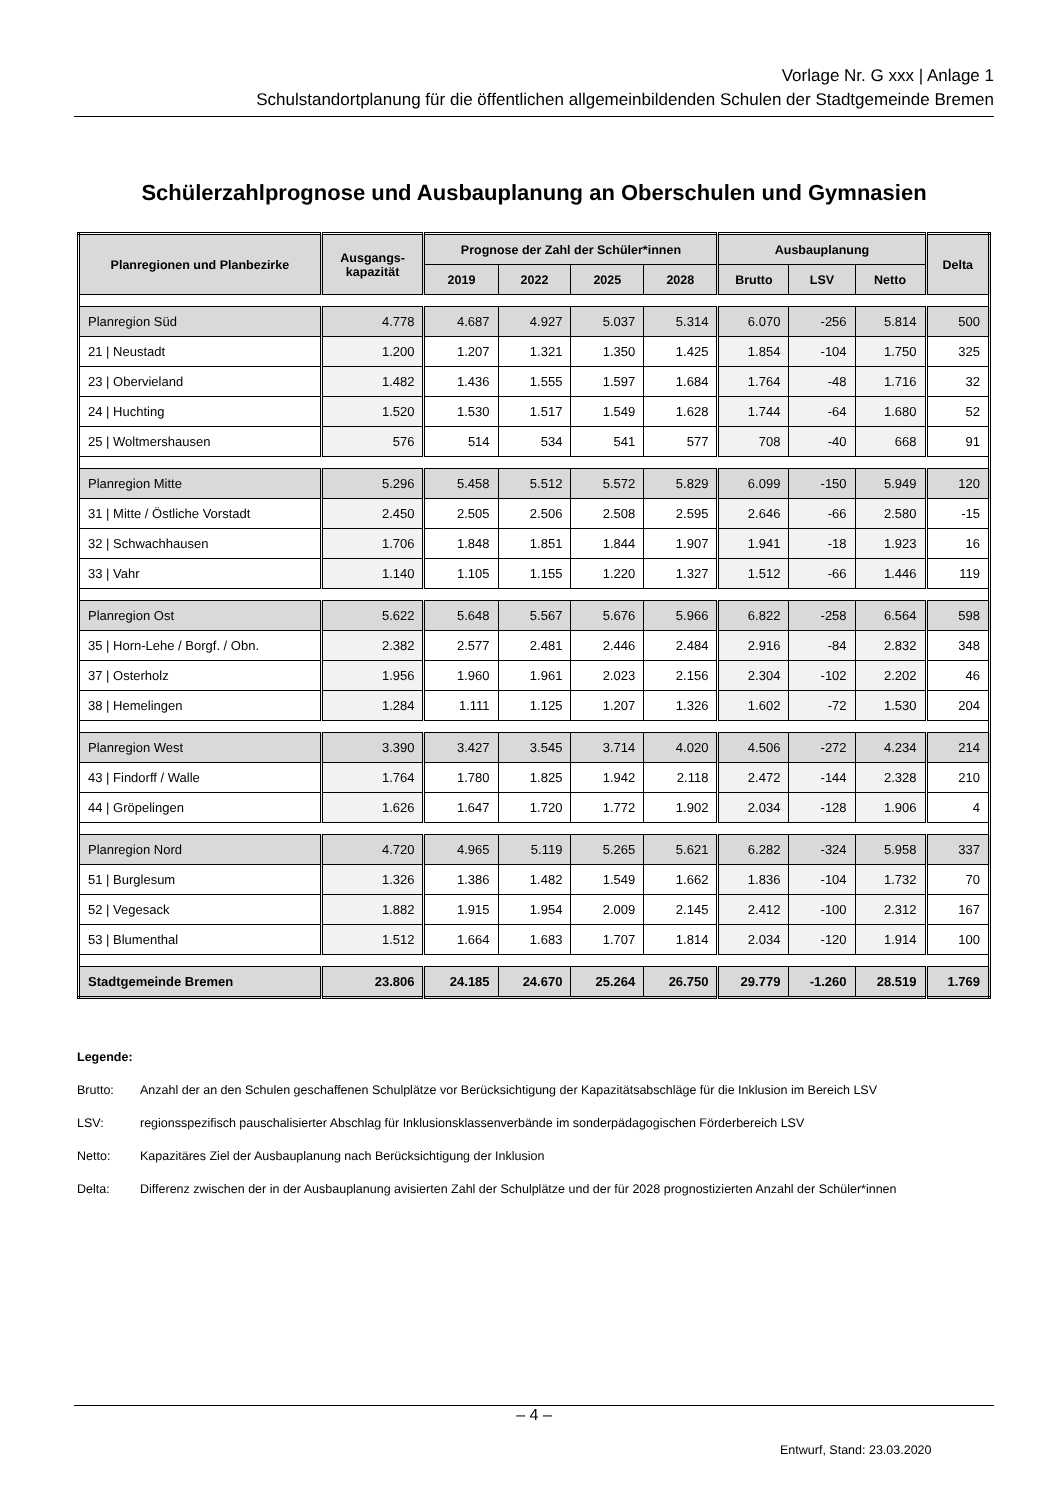Vorlage Nr. G xxx | Anlage 1
Schulstandortplanung für die öffentlichen allgemeinbildenden Schulen der Stadtgemeinde Bremen
Schülerzahlprognose und Ausbauplanung an Oberschulen und Gymnasien
| Planregionen und Planbezirke | Ausgangs- kapazität | Prognose der Zahl der Schüler*innen | | | | Ausbauplanung | | | Delta |
| --- | --- | --- | --- | --- | --- | --- | --- | --- | --- |
| | | 2019 | 2022 | 2025 | 2028 | Brutto | LSV | Netto | |
| Planregion Süd | 4.778 | 4.687 | 4.927 | 5.037 | 5.314 | 6.070 | -256 | 5.814 | 500 |
| 21 / Neustadt | 1.200 | 1.207 | 1.321 | 1.350 | 1.425 | 1.854 | -104 | 1.750 | 325 |
| 23 / Obervieland | 1.482 | 1.436 | 1.555 | 1.597 | 1.684 | 1.764 | -48 | 1.716 | 32 |
| 24 / Huchting | 1.520 | 1.530 | 1.517 | 1.549 | 1.628 | 1.744 | -64 | 1.680 | 52 |
| 25 / Woltmershausen | 576 | 514 | 534 | 541 | 577 | 708 | -40 | 668 | 91 |
| Planregion Mitte | 5.296 | 5.458 | 5.512 | 5.572 | 5.829 | 6.099 | -150 | 5.949 | 120 |
| 31 / Mitte / Östliche Vorstadt | 2.450 | 2.505 | 2.506 | 2.508 | 2.595 | 2.646 | -66 | 2.580 | -15 |
| 32 / Schwachhausen | 1.706 | 1.848 | 1.851 | 1.844 | 1.907 | 1.941 | -18 | 1.923 | 16 |
| 33 / Vahr | 1.140 | 1.105 | 1.155 | 1.220 | 1.327 | 1.512 | -66 | 1.446 | 119 |
| Planregion Ost | 5.622 | 5.648 | 5.567 | 5.676 | 5.966 | 6.822 | -258 | 6.564 | 598 |
| 35 / Horn-Lehe / Borgf. / Obn. | 2.382 | 2.577 | 2.481 | 2.446 | 2.484 | 2.916 | -84 | 2.832 | 348 |
| 37 / Osterholz | 1.956 | 1.960 | 1.961 | 2.023 | 2.156 | 2.304 | -102 | 2.202 | 46 |
| 38 / Hemelingen | 1.284 | 1.111 | 1.125 | 1.207 | 1.326 | 1.602 | -72 | 1.530 | 204 |
| Planregion West | 3.390 | 3.427 | 3.545 | 3.714 | 4.020 | 4.506 | -272 | 4.234 | 214 |
| 43 / Findorff / Walle | 1.764 | 1.780 | 1.825 | 1.942 | 2.118 | 2.472 | -144 | 2.328 | 210 |
| 44 / Gröpelingen | 1.626 | 1.647 | 1.720 | 1.772 | 1.902 | 2.034 | -128 | 1.906 | 4 |
| Planregion Nord | 4.720 | 4.965 | 5.119 | 5.265 | 5.621 | 6.282 | -324 | 5.958 | 337 |
| 51 / Burglesum | 1.326 | 1.386 | 1.482 | 1.549 | 1.662 | 1.836 | -104 | 1.732 | 70 |
| 52 / Vegesack | 1.882 | 1.915 | 1.954 | 2.009 | 2.145 | 2.412 | -100 | 2.312 | 167 |
| 53 / Blumenthal | 1.512 | 1.664 | 1.683 | 1.707 | 1.814 | 2.034 | -120 | 1.914 | 100 |
| Stadtgemeinde Bremen | 23.806 | 24.185 | 24.670 | 25.264 | 26.750 | 29.779 | -1.260 | 28.519 | 1.769 |
Legende:
Brutto: Anzahl der an den Schulen geschaffenen Schulplätze vor Berücksichtigung der Kapazitätsabschläge für die Inklusion im Bereich LSV
LSV: regionsspezifisch pauschalisierter Abschlag für Inklusionsklassenverbände im sonderpädagogischen Förderbereich LSV
Netto: Kapazitäres Ziel der Ausbauplanung nach Berücksichtigung der Inklusion
Delta: Differenz zwischen der in der Ausbauplanung avisierten Zahl der Schulplätze und der für 2028 prognostizierten Anzahl der Schüler*innen
– 4 –
Entwurf, Stand: 23.03.2020